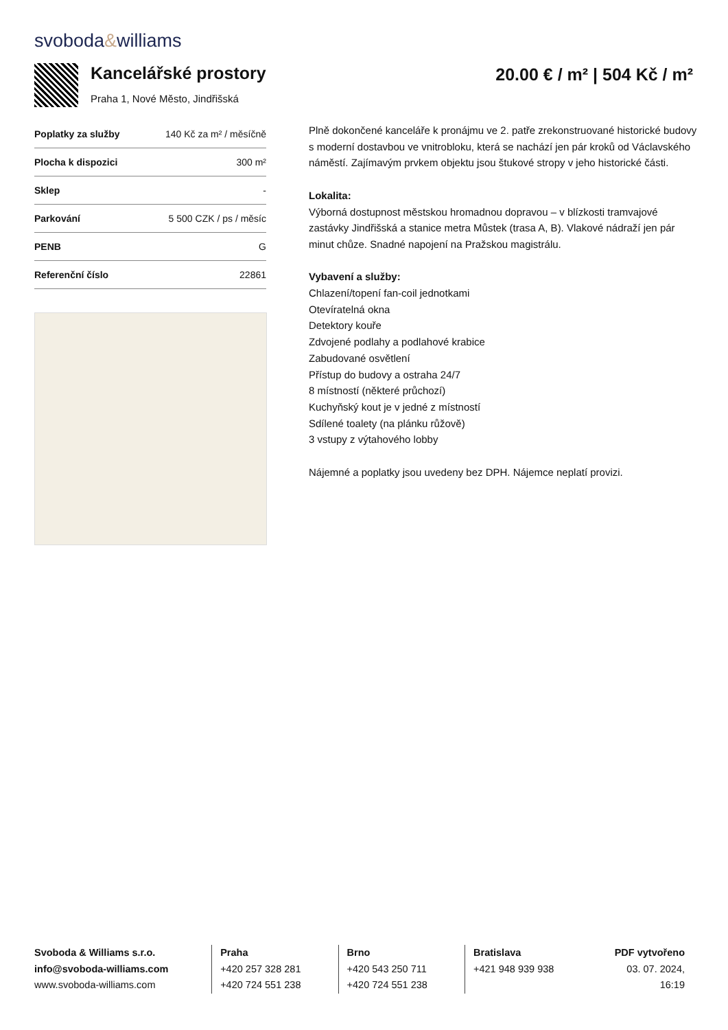svoboda&williams
Kancelářské prostory
Praha 1, Nové Město, Jindřišská
20.00 € / m² | 504 Kč / m²
| Poplatky za služby | 140 Kč za m² / měsíčně |
| Plocha k dispozici | 300 m² |
| Sklep | - |
| Parkování | 5 500 CZK / ps / měsíc |
| PENB | G |
| Referenční číslo | 22861 |
Plně dokončené kanceláře k pronájmu ve 2. patře zrekonstruované historické budovy s moderní dostavbou ve vnitrobloku, která se nachází jen pár kroků od Václavského náměstí. Zajímavým prvkem objektu jsou štukové stropy v jeho historické části.
Lokalita:
Výborná dostupnost městskou hromadnou dopravou – v blízkosti tramvajové zastávky Jindřišská a stanice metra Můstek (trasa A, B). Vlakové nádraží jen pár minut chůze. Snadné napojení na Pražskou magistrálu.
Vybavení a služby:
Chlazení/topení fan-coil jednotkami
Otevíratelná okna
Detektory kouře
Zdvojené podlahy a podlahové krabice
Zabudované osvětlení
Přístup do budovy a ostraha 24/7
8 místností (některé průchozí)
Kuchyňský kout je v jedné z místností
Sdílené toalety (na plánku růžově)
3 vstupy z výtahového lobby
Nájemné a poplatky jsou uvedeny bez DPH. Nájemce neplatí provizi.
Svoboda & Williams s.r.o.
info@svoboda-williams.com
www.svoboda-williams.com
Praha
+420 257 328 281
+420 724 551 238
Brno
+420 543 250 711
+420 724 551 238
Bratislava
+421 948 939 938
PDF vytvořeno
03. 07. 2024, 16:19